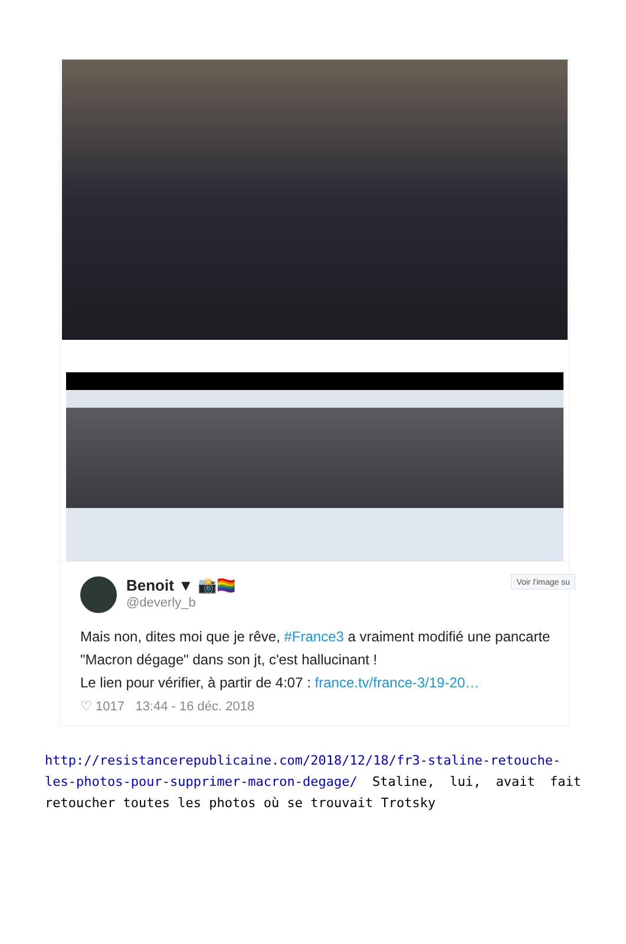Voir l'image su
Benoit ▼ 📸🏳️‍🌈
@deverly_b
Mais non, dites moi que je rêve, #France3 a vraiment modifié une pancarte "Macron dégage" dans son jt, c'est hallucinant !
Le lien pour vérifier, à partir de 4:07 : france.tv/france-3/19-20…
♡ 1017 13:44 - 16 déc. 2018
http://resistancerepublicaine.com/2018/12/18/fr3-staline-retouche-les-photos-pour-supprimer-macron-degage/ Staline, lui, avait fait retoucher toutes les photos où se trouvait Trotsky